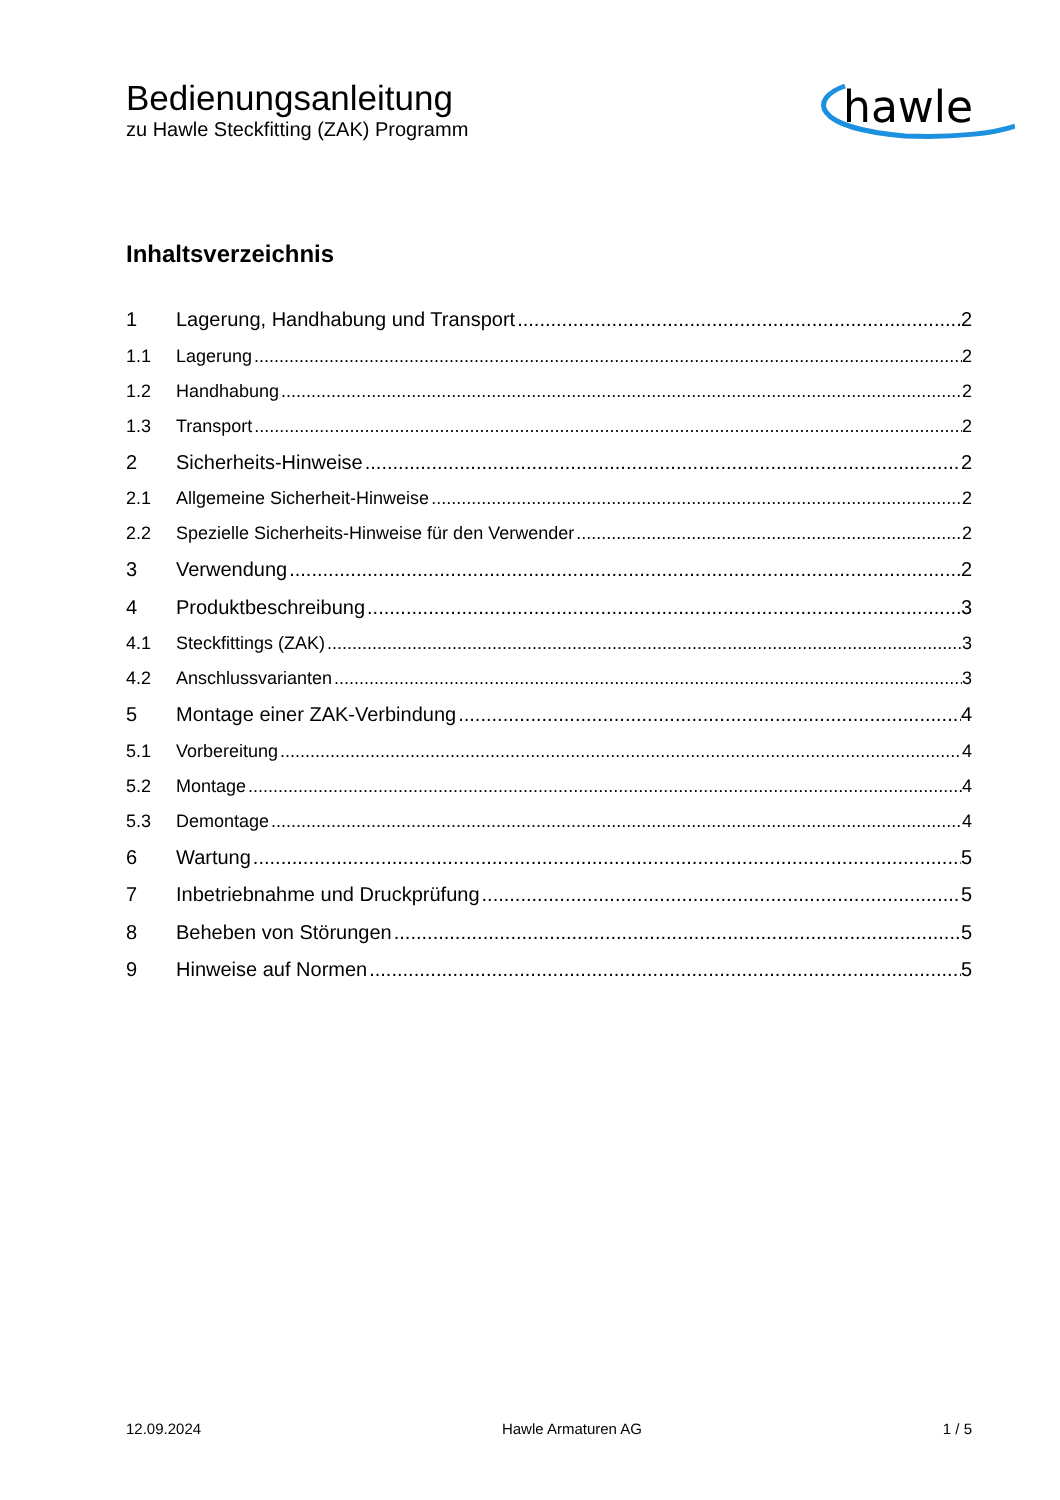Bedienungsanleitung
zu Hawle Steckfitting (ZAK) Programm
hawle
Inhaltsverzeichnis
1 Lagerung, Handhabung und Transport 2
1.1 Lagerung 2
1.2 Handhabung 2
1.3 Transport 2
2 Sicherheits-Hinweise 2
2.1 Allgemeine Sicherheit-Hinweise 2
2.2 Spezielle Sicherheits-Hinweise für den Verwender 2
3 Verwendung 2
4 Produktbeschreibung 3
4.1 Steckfittings (ZAK) 3
4.2 Anschlussvarianten 3
5 Montage einer ZAK-Verbindung 4
5.1 Vorbereitung 4
5.2 Montage 4
5.3 Demontage 4
6 Wartung 5
7 Inbetriebnahme und Druckprüfung 5
8 Beheben von Störungen 5
9 Hinweise auf Normen 5
12.09.2024 Hawle Armaturen AG 1 / 5